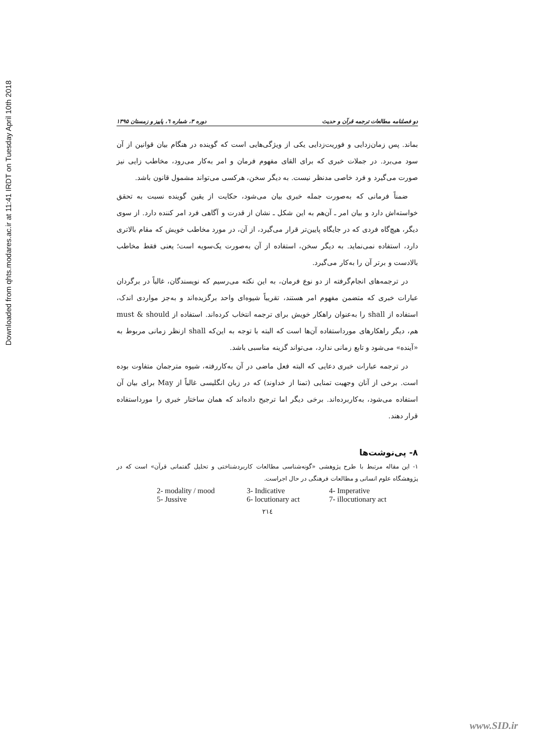Downloaded from qhts.modares.ac.ir at 11:41 IRDT on Tuesday April 10th 2018
دو فصلنامه مطالعات ترجمه قرآن و حدیث دوره ۳، شماره ٦، پاییز و زمستان ۱۳۹۵
بماند. پس زمان‌زدایی و فوریت‌زدایی یکی از ویژگی‌هایی است که گوینده در هنگام بیان قوانین از آن سود می‌برد. در جملات خبری که برای القای مفهوم فرمان و امر به‌کار می‌رود، مخاطب زایی نیز صورت می‌گیرد و فرد خاصی مدنظر نیست. به دیگر سخن، هرکسی می‌تواند مشمول قانون باشد.
ضمناً فرمانی که به‌صورت جمله خبری بیان می‌شود، حکایت از یقین گوینده نسبت به تحقق خواسته‌اش دارد و بیان امر ـ آن‌هم به این شکل ـ نشان از قدرت و آگاهی فرد امر کننده دارد. از سوی دیگر، هیچ‌گاه فردی که در جایگاه پایین‌تر قرار می‌گیرد، از آن، در مورد مخاطب خویش که مقام بالاتری دارد، استفاده نمی‌نماید. به دیگر سخن، استفاده از آن به‌صورت یک‌سویه است؛ یعنی فقط مخاطب بالادست و برتر آن را به‌کار می‌گیرد.
در ترجمه‌های انجام‌گرفته از دو نوع فرمان، به این نکته می‌رسیم که نویسندگان، غالباً در برگردان عبارات خبری که متضمن مفهوم امر هستند، تقریباً شیوه‌ای واحد برگزیده‌اند و به‌جز مواردی اندک، استفاده از shall را به‌عنوان راهکار خویش برای ترجمه انتخاب کرده‌اند. استفاده از must & should هم، دیگر راهکارهای مورداستفاده آن‌ها است که البته با توجه به این‌که shall ازنظر زمانی مربوط به «آینده» می‌شود و تابع زمانی ندارد، می‌تواند گزینه مناسبی باشد.
در ترجمه عبارات خبری دعایی که البته فعل ماضی در آن به‌کاررفته، شیوه مترجمان متفاوت بوده است. برخی از آنان وجهیت تمنایی (تمنا از خداوند) که در زبان انگلیسی غالباً از May برای بیان آن استفاده می‌شود، به‌کاربرده‌اند. برخی دیگر اما ترجیح داده‌اند که همان ساختار خبری را مورداستفاده قرار دهند.
۸- پی‌نوشت‌ها
۱- این مقاله مرتبط با طرح پژوهشی «گونه‌شناسی مطالعات کاربردشناختی و تحلیل گفتمانی قرآن» است که در پژوهشگاه علوم انسانی و مطالعات فرهنگی در حال اجراست.
| 2- modality / mood | 3- Indicative | 4- Imperative |
| 5- Jussive | 6- locutionary act | 7- illocutionary act |
۲۱٤
www.SID.ir